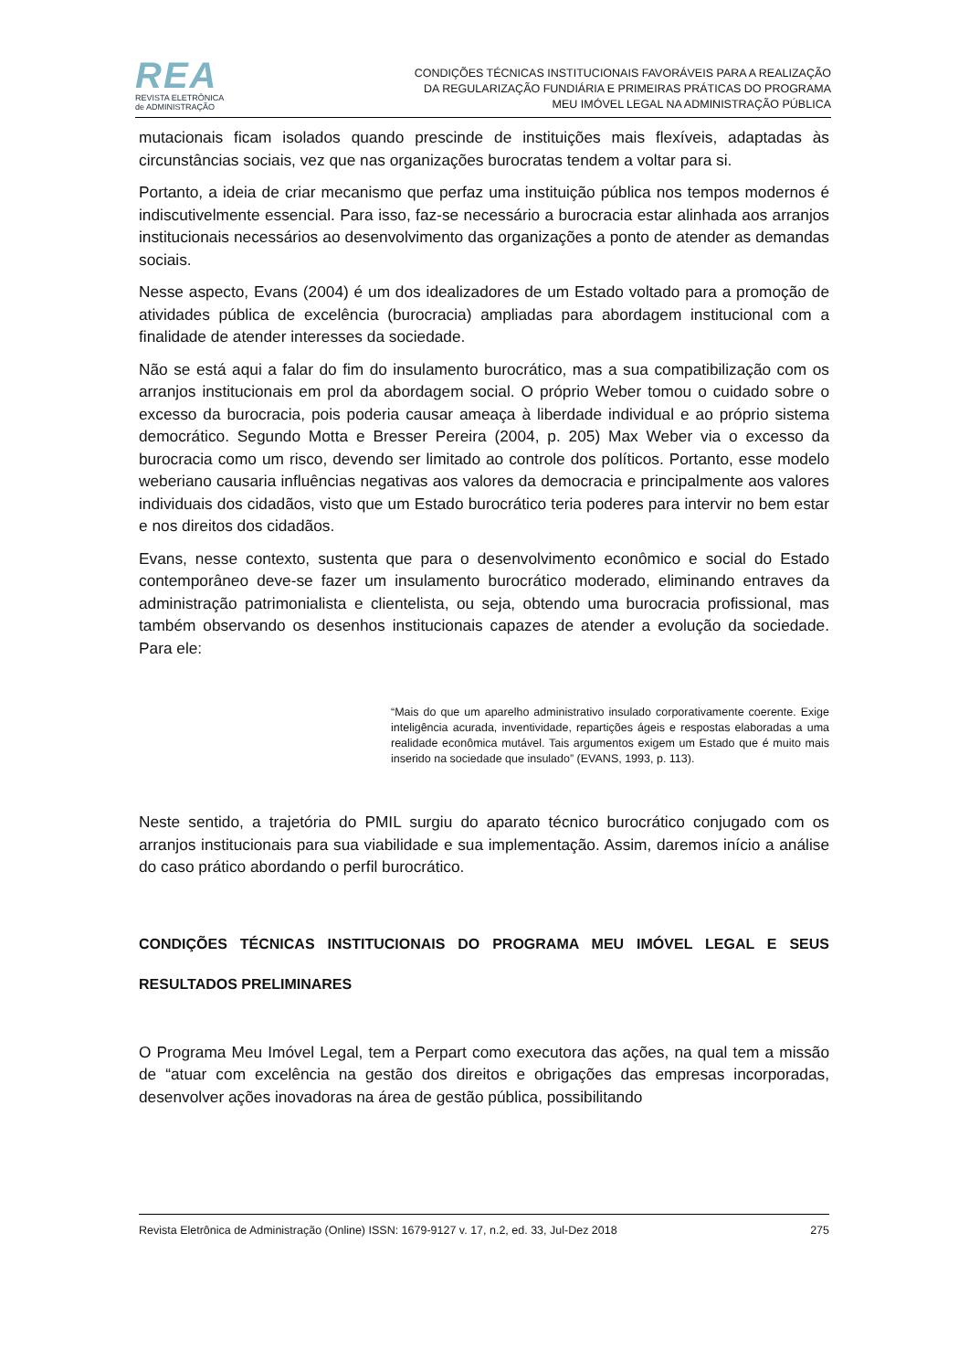REA
REVISTA ELETRÔNICA
de ADMINISTRAÇÃO
CONDIÇÕES TÉCNICAS INSTITUCIONAIS FAVORÁVEIS PARA A REALIZAÇÃO
DA REGULARIZAÇÃO FUNDIÁRIA E PRIMEIRAS PRÁTICAS DO PROGRAMA
MEU IMÓVEL LEGAL NA ADMINISTRAÇÃO PÚBLICA
mutacionais ficam isolados quando prescinde de instituições mais flexíveis, adaptadas às circunstâncias sociais, vez que nas organizações burocratas tendem a voltar para si.
Portanto, a ideia de criar mecanismo que perfaz uma instituição pública nos tempos modernos é indiscutivelmente essencial. Para isso, faz-se necessário a burocracia estar alinhada aos arranjos institucionais necessários ao desenvolvimento das organizações a ponto de atender as demandas sociais.
Nesse aspecto, Evans (2004) é um dos idealizadores de um Estado voltado para a promoção de atividades pública de excelência (burocracia) ampliadas para abordagem institucional com a finalidade de atender interesses da sociedade.
Não se está aqui a falar do fim do insulamento burocrático, mas a sua compatibilização com os arranjos institucionais em prol da abordagem social. O próprio Weber tomou o cuidado sobre o excesso da burocracia, pois poderia causar ameaça à liberdade individual e ao próprio sistema democrático. Segundo Motta e Bresser Pereira (2004, p. 205) Max Weber via o excesso da burocracia como um risco, devendo ser limitado ao controle dos políticos. Portanto, esse modelo weberiano causaria influências negativas aos valores da democracia e principalmente aos valores individuais dos cidadãos, visto que um Estado burocrático teria poderes para intervir no bem estar e nos direitos dos cidadãos.
Evans, nesse contexto, sustenta que para o desenvolvimento econômico e social do Estado contemporâneo deve-se fazer um insulamento burocrático moderado, eliminando entraves da administração patrimonialista e clientelista, ou seja, obtendo uma burocracia profissional, mas também observando os desenhos institucionais capazes de atender a evolução da sociedade. Para ele:
“Mais do que um aparelho administrativo insulado corporativamente coerente. Exige inteligência acurada, inventividade, repartições ágeis e respostas elaboradas a uma realidade econômica mutável. Tais argumentos exigem um Estado que é muito mais inserido na sociedade que insulado” (EVANS, 1993, p. 113).
Neste sentido, a trajetória do PMIL surgiu do aparato técnico burocrático conjugado com os arranjos institucionais para sua viabilidade e sua implementação. Assim, daremos início a análise do caso prático abordando o perfil burocrático.
CONDIÇÕES TÉCNICAS INSTITUCIONAIS DO PROGRAMA MEU IMÓVEL LEGAL E SEUS RESULTADOS PRELIMINARES
O Programa Meu Imóvel Legal, tem a Perpart como executora das ações, na qual tem a missão de “atuar com excelência na gestão dos direitos e obrigações das empresas incorporadas, desenvolver ações inovadoras na área de gestão pública, possibilitando
Revista Eletrônica de Administração (Online) ISSN: 1679-9127 v. 17, n.2, ed. 33, Jul-Dez 2018 275